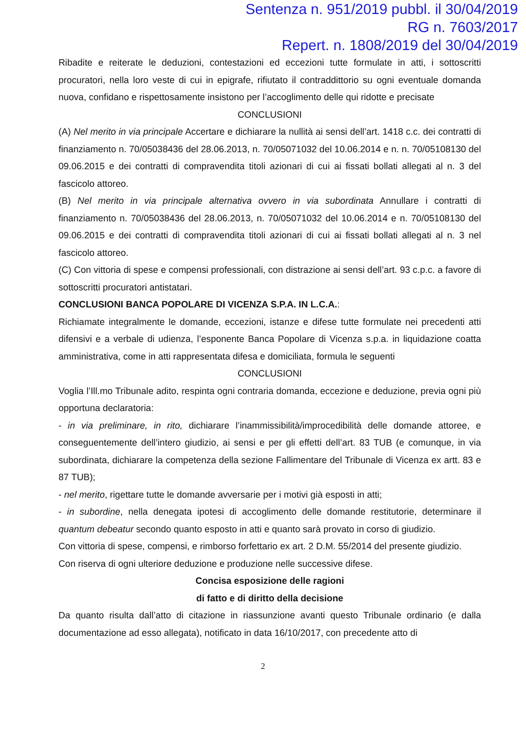Sentenza n. 951/2019 pubbl. il 30/04/2019
RG n. 7603/2017
Repert. n. 1808/2019 del 30/04/2019
Ribadite e reiterate le deduzioni, contestazioni ed eccezioni tutte formulate in atti, i sottoscritti procuratori, nella loro veste di cui in epigrafe, rifiutato il contraddittorio su ogni eventuale domanda nuova, confidano e rispettosamente insistono per l’accoglimento delle qui ridotte e precisate
CONCLUSIONI
(A) Nel merito in via principale Accertare e dichiarare la nullità ai sensi dell’art. 1418 c.c. dei contratti di finanziamento n. 70/05038436 del 28.06.2013, n. 70/05071032 del 10.06.2014 e n. n. 70/05108130 del 09.06.2015 e dei contratti di compravendita titoli azionari di cui ai fissati bollati allegati al n. 3 del fascicolo attoreo.
(B) Nel merito in via principale alternativa ovvero in via subordinata Annullare i contratti di finanziamento n. 70/05038436 del 28.06.2013, n. 70/05071032 del 10.06.2014 e n. 70/05108130 del 09.06.2015 e dei contratti di compravendita titoli azionari di cui ai fissati bollati allegati al n. 3 nel fascicolo attoreo.
(C) Con vittoria di spese e compensi professionali, con distrazione ai sensi dell’art. 93 c.p.c. a favore di sottoscritti procuratori antistatari.
CONCLUSIONI BANCA POPOLARE DI VICENZA S.P.A. IN L.C.A.:
Richiamate integralmente le domande, eccezioni, istanze e difese tutte formulate nei precedenti atti difensivi e a verbale di udienza, l’esponente Banca Popolare di Vicenza s.p.a. in liquidazione coatta amministrativa, come in atti rappresentata difesa e domiciliata, formula le seguenti
CONCLUSIONI
Voglia l’Ill.mo Tribunale adito, respinta ogni contraria domanda, eccezione e deduzione, previa ogni più opportuna declaratoria:
- in via preliminare, in rito, dichiarare l’inammissibilità/improcedibilità delle domande attoree, e conseguentemente dell’intero giudizio, ai sensi e per gli effetti dell’art. 83 TUB (e comunque, in via subordinata, dichiarare la competenza della sezione Fallimentare del Tribunale di Vicenza ex artt. 83 e 87 TUB);
- nel merito, rigettare tutte le domande avversarie per i motivi già esposti in atti;
- in subordine, nella denegata ipotesi di accoglimento delle domande restitutorie, determinare il quantum debeatur secondo quanto esposto in atti e quanto sarà provato in corso di giudizio.
Con vittoria di spese, compensi, e rimborso forfettario ex art. 2 D.M. 55/2014 del presente giudizio.
Con riserva di ogni ulteriore deduzione e produzione nelle successive difese.
Concisa esposizione delle ragioni
di fatto e di diritto della decisione
Da quanto risulta dall’atto di citazione in riassunzione avanti questo Tribunale ordinario (e dalla documentazione ad esso allegata), notificato in data 16/10/2017, con precedente atto di
2